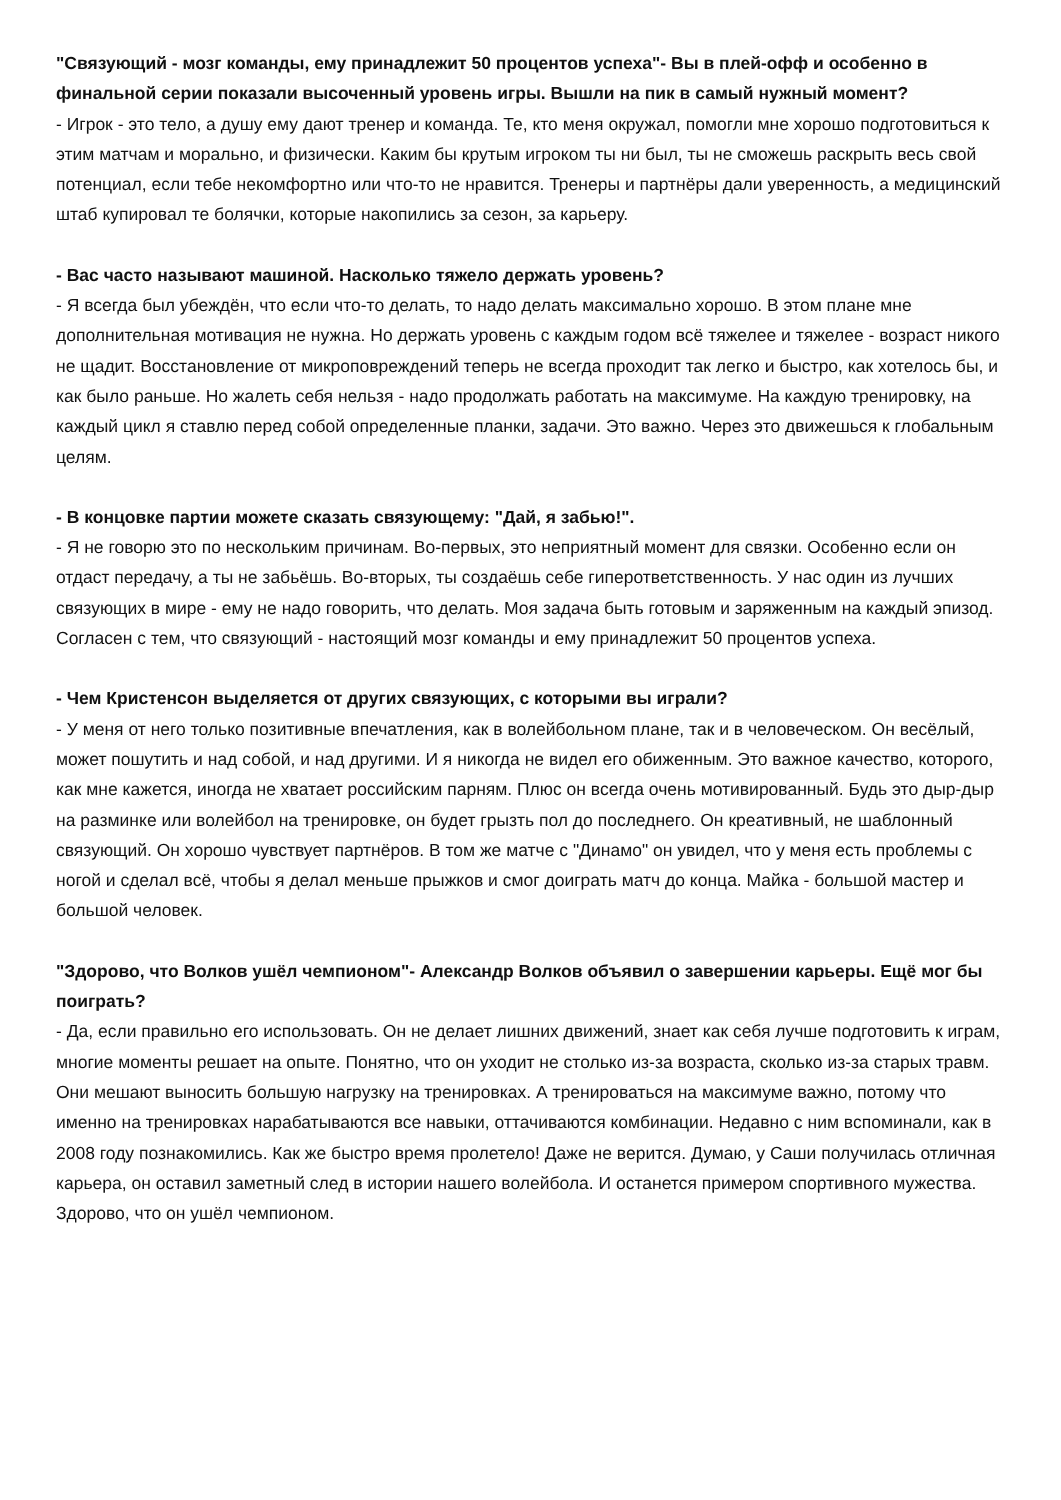"Связующий - мозг команды, ему принадлежит 50 процентов успеха"- Вы в плей-офф и особенно в финальной серии показали высоченный уровень игры. Вышли на пик в самый нужный момент?
- Игрок - это тело, а душу ему дают тренер и команда. Те, кто меня окружал, помогли мне хорошо подготовиться к этим матчам и морально, и физически. Каким бы крутым игроком ты ни был, ты не сможешь раскрыть весь свой потенциал, если тебе некомфортно или что-то не нравится. Тренеры и партнёры дали уверенность, а медицинский штаб купировал те болячки, которые накопились за сезон, за карьеру.
- Вас часто называют машиной. Насколько тяжело держать уровень?
- Я всегда был убеждён, что если что-то делать, то надо делать максимально хорошо. В этом плане мне дополнительная мотивация не нужна. Но держать уровень с каждым годом всё тяжелее и тяжелее - возраст никого не щадит. Восстановление от микроповреждений теперь не всегда проходит так легко и быстро, как хотелось бы, и как было раньше. Но жалеть себя нельзя - надо продолжать работать на максимуме. На каждую тренировку, на каждый цикл я ставлю перед собой определенные планки, задачи. Это важно. Через это движешься к глобальным целям.
- В концовке партии можете сказать связующему: "Дай, я забью!".
- Я не говорю это по нескольким причинам. Во-первых, это неприятный момент для связки. Особенно если он отдаст передачу, а ты не забьёшь. Во-вторых, ты создаёшь себе гиперответственность. У нас один из лучших связующих в мире - ему не надо говорить, что делать. Моя задача быть готовым и заряженным на каждый эпизод. Согласен с тем, что связующий - настоящий мозг команды и ему принадлежит 50 процентов успеха.
- Чем Кристенсон выделяется от других связующих, с которыми вы играли?
- У меня от него только позитивные впечатления, как в волейбольном плане, так и в человеческом. Он весёлый, может пошутить и над собой, и над другими. И я никогда не видел его обиженным. Это важное качество, которого, как мне кажется, иногда не хватает российским парням. Плюс он всегда очень мотивированный. Будь это дыр-дыр на разминке или волейбол на тренировке, он будет грызть пол до последнего. Он креативный, не шаблонный связующий. Он хорошо чувствует партнёров. В том же матче с "Динамо" он увидел, что у меня есть проблемы с ногой и сделал всё, чтобы я делал меньше прыжков и смог доиграть матч до конца. Майка - большой мастер и большой человек.
"Здорово, что Волков ушёл чемпионом"- Александр Волков объявил о завершении карьеры. Ещё мог бы поиграть?
- Да, если правильно его использовать. Он не делает лишних движений, знает как себя лучше подготовить к играм, многие моменты решает на опыте. Понятно, что он уходит не столько из-за возраста, сколько из-за старых травм. Они мешают выносить большую нагрузку на тренировках. А тренироваться на максимуме важно, потому что именно на тренировках нарабатываются все навыки, оттачиваются комбинации. Недавно с ним вспоминали, как в 2008 году познакомились. Как же быстро время пролетело! Даже не верится. Думаю, у Саши получилась отличная карьера, он оставил заметный след в истории нашего волейбола. И останется примером спортивного мужества. Здорово, что он ушёл чемпионом.